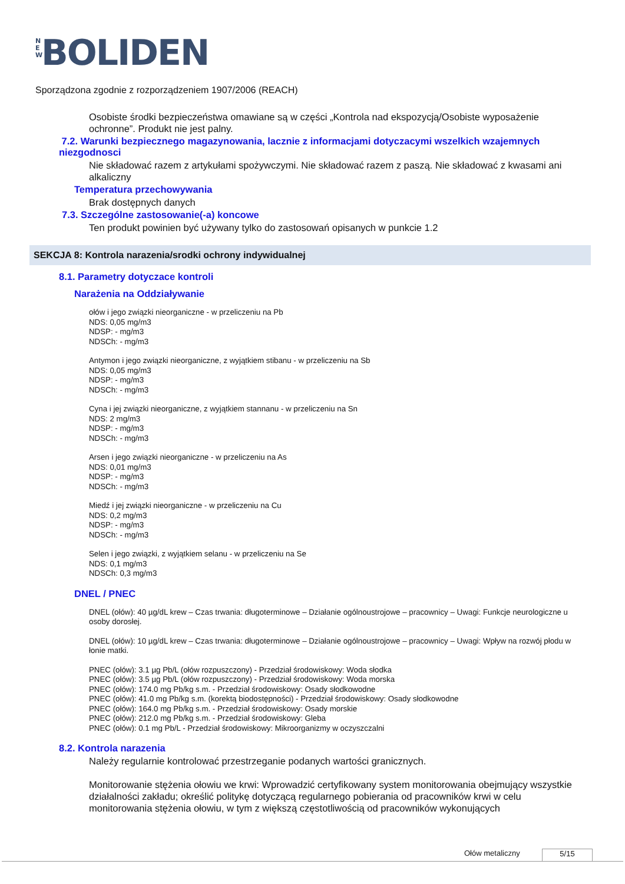N E W BOLIDEN
Sporządzona zgodnie z rozporządzeniem 1907/2006 (REACH)
Osobiste środki bezpieczeństwa omawiane są w części „Kontrola nad ekspozycją/Osobiste wyposażenie ochronne”. Produkt nie jest palny.
7.2. Warunki bezpiecznego magazynowania, lacznie z informacjami dotyczacymi wszelkich wzajemnych niezgodnosci
Nie składować razem z artykułami spożywczymi. Nie składować razem z paszą. Nie składować z kwasami ani alkaliczny
Temperatura przechowywania
Brak dostępnych danych
7.3. Szczególne zastosowanie(-a) koncowe
Ten produkt powinien być używany tylko do zastosowań opisanych w punkcie 1.2
SEKCJA 8: Kontrola narazenia/srodki ochrony indywidualnej
8.1. Parametry dotyczace kontroli
Narażenia na Oddziaływanie
ołów i jego związki nieorganiczne - w przeliczeniu na Pb
NDS: 0,05 mg/m3
NDSP: - mg/m3
NDSCh: - mg/m3
Antymon i jego związki nieorganiczne, z wyjątkiem stibanu - w przeliczeniu na Sb
NDS: 0,05 mg/m3
NDSP: - mg/m3
NDSCh: - mg/m3
Cyna i jej związki nieorganiczne, z wyjątkiem stannanu - w przeliczeniu na Sn
NDS: 2 mg/m3
NDSP: - mg/m3
NDSCh: - mg/m3
Arsen i jego związki nieorganiczne - w przeliczeniu na As
NDS: 0,01 mg/m3
NDSP: - mg/m3
NDSCh: - mg/m3
Miedź i jej związki nieorganiczne - w przeliczeniu na Cu
NDS: 0,2 mg/m3
NDSP: - mg/m3
NDSCh: - mg/m3
Selen i jego związki, z wyjątkiem selanu - w przeliczeniu na Se
NDS: 0,1 mg/m3
NDSCh: 0,3 mg/m3
DNEL / PNEC
DNEL (ołów): 40 µg/dL krew – Czas trwania: długoterminowe – Działanie ogólnoustrojowe – pracownicy – Uwagi: Funkcje neurologiczne u osoby dorosłej.
DNEL (ołów): 10 µg/dL krew – Czas trwania: długoterminowe – Działanie ogólnoustrojowe – pracownicy – Uwagi: Wpływ na rozwój płodu w łonie matki.
PNEC (ołów): 3.1 µg Pb/L (ołów rozpuszczony) - Przedział środowiskowy: Woda słodka
PNEC (ołów): 3.5 µg Pb/L (ołów rozpuszczony) - Przedział środowiskowy: Woda morska
PNEC (ołów): 174.0 mg Pb/kg s.m. - Przedział środowiskowy: Osady słodkowodne
PNEC (ołów): 41.0 mg Pb/kg s.m. (korektą biodostępności) - Przedział środowiskowy: Osady słodkowodne
PNEC (ołów): 164.0 mg Pb/kg s.m. - Przedział środowiskowy: Osady morskie
PNEC (ołów): 212.0 mg Pb/kg s.m. - Przedział środowiskowy: Gleba
PNEC (ołów): 0.1 mg Pb/L - Przedział środowiskowy: Mikroorganizmy w oczyszczalni
8.2. Kontrola narazenia
Należy regularnie kontrolować przestrzeganie podanych wartości granicznych.
Monitorowanie stężenia ołowiu we krwi: Wprowadzić certyfikowany system monitorowania obejmujący wszystkie działalności zakładu; określić politykę dotyczącą regularnego pobierania od pracowników krwi w celu monitorowania stężenia ołowiu, w tym z większą częstotliwością od pracowników wykonujących
Ołów metaliczny 5/15